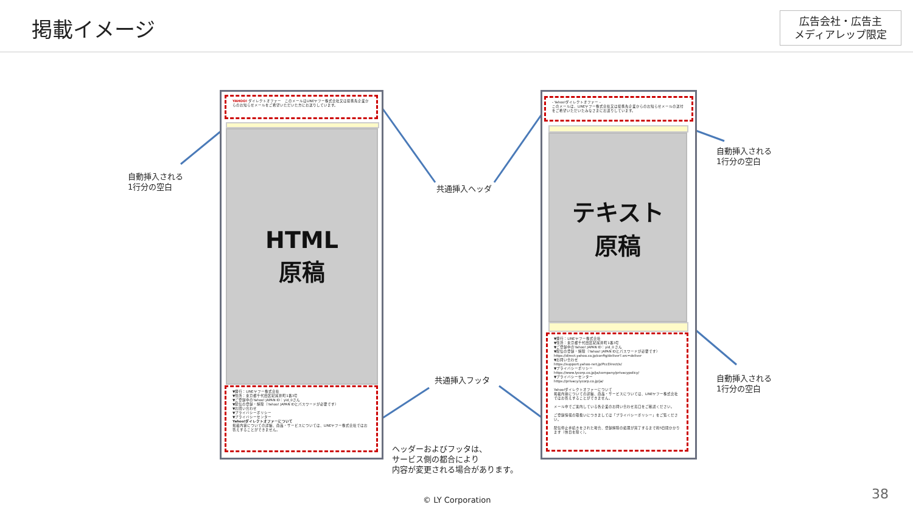掲載イメージ
広告会社・広告主
メディアレップ限定
YAHOO! ダイレクトオファー　このメールはLINEヤフー株式会社又は提携先企業からのお知らせメールをご希望いただいた方にお送りしています。
HTML
原稿
▼発行：LINEヤフー株式会社
▼住所：東京都千代田区紀尾井町1番3号
▼ご登録中のYahoo! JAPAN ID：yid_0さん
▼配信の登録・解除（Yahoo! JAPAN IDとパスワードが必要です）
▼お問い合わせ
▼プライバシーポリシー
▼プライバシーセンター
Yahoo!ダイレクトオファーについて
掲載内容についての詳細、商品・サービスについては、LINEヤフー株式会社ではお答えすることができません。
- Yahoo!ダイレクトオファー -
このメールは、LINEヤフー株式会社又は提携先企業からのお知らせメールの送付をご希望いただいたみなさまにお送りしています。
テキスト
原稿
▼発行：LINEヤフー株式会社
▼住所：東京都千代田区紀尾井町1番3号
▼ご登録中のYahoo! JAPAN ID：yid_0 さん
▼配信の登録・解除（Yahoo! JAPAN IDとパスワードが必要です）
https://direct.yahoo.co.jp/config/deliver?.src=deliver
▼お問い合わせ
https://support.yahoo-net.jp/PccDirect/s/
▼プライバシーポリシー
https://www.lycorp.co.jp/ja/company/privacypolicy/
▼プライバシーセンター
https://privacy.lycorp.co.jp/ja/
Yahoo!ダイレクトオファーについて
掲載内容についての詳細、商品・サービスについては、LINEヤフー株式会社ではお答えすることができません。
メール中でご案内している各企業のお問い合わせ窓口をご確認ください。
ご登録情報の取扱いにつきましては「プライバシーポリシー」をご覧ください。
配信停止手続きをされた場合、登録解除の処理が完了するまで約5日間かかります（休日を除く）。
自動挿入される
1行分の空白
共通挿入ヘッダ
自動挿入される
1行分の空白
共通挿入フッタ
自動挿入される
1行分の空白
ヘッダーおよびフッタは、
サービス側の都合により
内容が変更される場合があります。
© LY Corporation 38